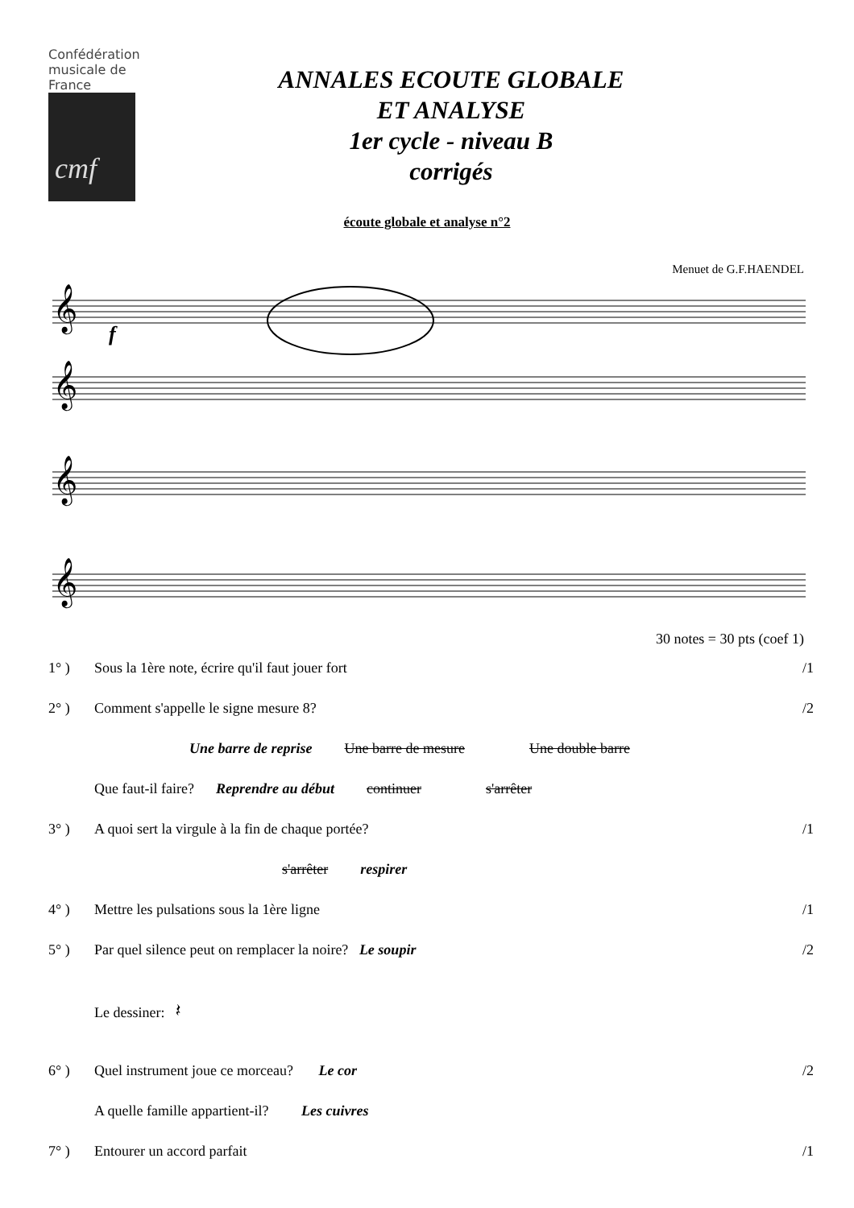Confédération
musicale de
France
cmf
ANNALES ECOUTE GLOBALE
ET ANALYSE
1er cycle - niveau B
corrigés
écoute globale et analyse n°2
Menuet de G.F.HAENDEL
𝄞
𝄞
𝄞
𝄞
f
30 notes = 30 pts (coef 1)
1° ) Sous la 1ère note, écrire qu'il faut jouer fort /1
2° ) Comment s'appelle le signe mesure 8? /2
Une barre de reprise Une barre de mesure Une double barre
Que faut-il faire? Reprendre au début continuer s'arrêter
3° ) A quoi sert la virgule à la fin de chaque portée? /1
s'arrêter respirer
4° ) Mettre les pulsations sous la 1ère ligne /1
5° ) Par quel silence peut on remplacer la noire? Le soupir /2
Le dessiner: 𝄽
6° ) Quel instrument joue ce morceau? Le cor /2
A quelle famille appartient-il? Les cuivres
7° ) Entourer un accord parfait /1